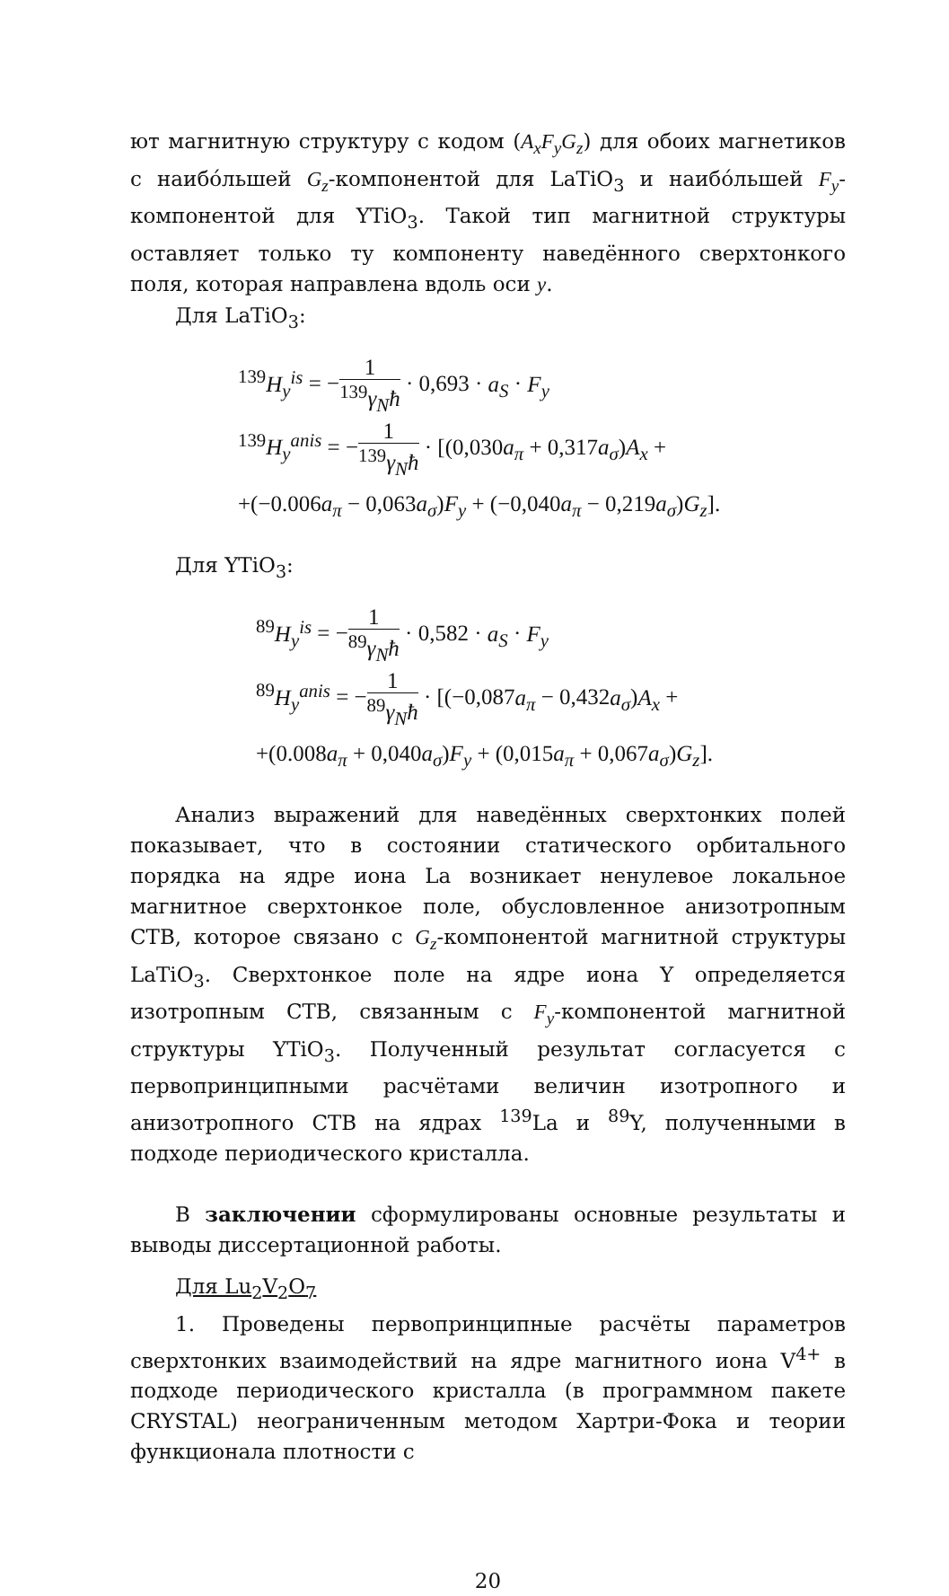ют магнитную структуру с кодом (A<sub>x</sub>F<sub>y</sub>G<sub>z</sub>) для обоих магнетиков с наибо́льшей G<sub>z</sub>-компонентой для LaTiO<sub>3</sub> и наибо́льшей F<sub>y</sub>-компонентой для YTiO<sub>3</sub>. Такой тип магнитной структуры оставляет только ту компоненту наведённого сверхтонкого поля, которая направлена вдоль оси y.
Для LaTiO<sub>3</sub>:
<sup>139</sup> H<sub>y</sub><sup>is</sup> = −1<sup>139</sup>γ<sub>N</sub>ħ · 0,693 · a<sub>S</sub> · F<sub>y</sub>
<sup>139</sup> H<sub>y</sub><sup>anis</sup> = −1<sup>139</sup>γ<sub>N</sub>ħ · [(0,030a<sub>π</sub> + 0,317a<sub>σ</sub>)A<sub>x</sub> +
+(−0.006a<sub>π</sub> − 0,063a<sub>σ</sub>)F<sub>y</sub> + (−0,040a<sub>π</sub> − 0,219a<sub>σ</sub>)G<sub>z</sub>].
Для YTiO<sub>3</sub>:
<sup>89</sup> H<sub>y</sub><sup>is</sup> = −1<sup>89</sup>γ<sub>N</sub>ħ · 0,582 · a<sub>S</sub> · F<sub>y</sub>
<sup>89</sup> H<sub>y</sub><sup>anis</sup> = −1<sup>89</sup>γ<sub>N</sub>ħ · [(−0,087a<sub>π</sub> − 0,432a<sub>σ</sub>)A<sub>x</sub> +
+(0.008a<sub>π</sub> + 0,040a<sub>σ</sub>)F<sub>y</sub> + (0,015a<sub>π</sub> + 0,067a<sub>σ</sub>)G<sub>z</sub>].
Анализ выражений для наведённых сверхтонких полей показывает, что в состоянии статического орбитального порядка на ядре иона La возникает ненулевое локальное магнитное сверхтонкое поле, обусловленное анизотропным СТВ, которое связано с G<sub>z</sub>-компонентой магнитной структуры LaTiO<sub>3</sub>. Сверхтонкое поле на ядре иона Y определяется изотропным СТВ, связанным с F<sub>y</sub>-компонентой магнитной структуры YTiO<sub>3</sub>. Полученный результат согласуется с первопринципными расчётами величин изотропного и анизотропного СТВ на ядрах <sup>139</sup>La и <sup>89</sup>Y, полученными в подходе периодического кристалла.
В заключении сформулированы основные результаты и выводы диссертационной работы.
Для Lu<sub>2</sub>V<sub>2</sub>O<sub>7</sub>
1. Проведены первопринципные расчёты параметров сверхтонких взаимодействий на ядре магнитного иона V<sup>4+</sup> в подходе периодического кристалла (в программном пакете CRYSTAL) неограниченным методом Хартри-Фока и теории функционала плотности с
20